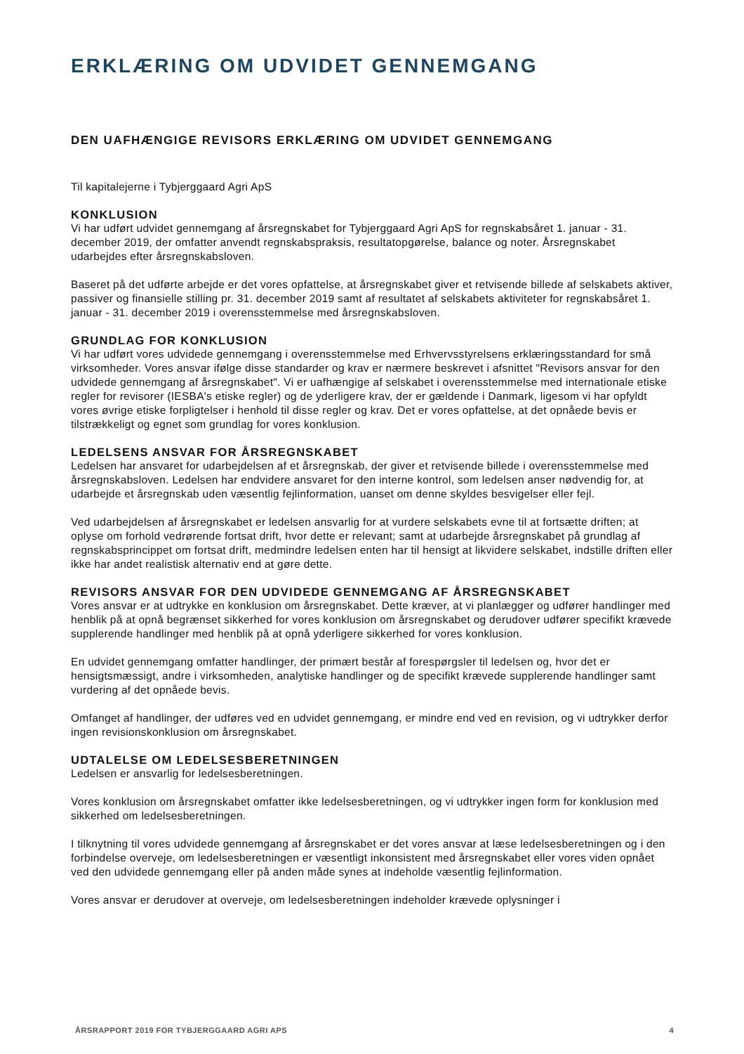ERKLÆRING OM UDVIDET GENNEMGANG
DEN UAFHÆNGIGE REVISORS ERKLÆRING OM UDVIDET GENNEMGANG
Til kapitalejerne i Tybjerggaard Agri ApS
KONKLUSION
Vi har udført udvidet gennemgang af årsregnskabet for Tybjerggaard Agri ApS for regnskabsåret 1. januar - 31. december 2019, der omfatter anvendt regnskabspraksis, resultatopgørelse, balance og noter. Årsregnskabet udarbejdes efter årsregnskabsloven.
Baseret på det udførte arbejde er det vores opfattelse, at årsregnskabet giver et retvisende billede af selskabets aktiver, passiver og finansielle stilling pr. 31. december 2019 samt af resultatet af selskabets aktiviteter for regnskabsåret 1. januar - 31. december 2019 i overensstemmelse med årsregnskabsloven.
GRUNDLAG FOR KONKLUSION
Vi har udført vores udvidede gennemgang i overensstemmelse med Erhvervsstyrelsens erklæringsstandard for små virksomheder. Vores ansvar ifølge disse standarder og krav er nærmere beskrevet i afsnittet "Revisors ansvar for den udvidede gennemgang af årsregnskabet". Vi er uafhængige af selskabet i overensstemmelse med internationale etiske regler for revisorer (IESBA's etiske regler) og de yderligere krav, der er gældende i Danmark, ligesom vi har opfyldt vores øvrige etiske forpligtelser i henhold til disse regler og krav. Det er vores opfattelse, at det opnåede bevis er tilstrækkeligt og egnet som grundlag for vores konklusion.
LEDELSENS ANSVAR FOR ÅRSREGNSKABET
Ledelsen har ansvaret for udarbejdelsen af et årsregnskab, der giver et retvisende billede i overensstemmelse med årsregnskabsloven. Ledelsen har endvidere ansvaret for den interne kontrol, som ledelsen anser nødvendig for, at udarbejde et årsregnskab uden væsentlig fejlinformation, uanset om denne skyldes besvigelser eller fejl.
Ved udarbejdelsen af årsregnskabet er ledelsen ansvarlig for at vurdere selskabets evne til at fortsætte driften; at oplyse om forhold vedrørende fortsat drift, hvor dette er relevant; samt at udarbejde årsregnskabet på grundlag af regnskabsprincippet om fortsat drift, medmindre ledelsen enten har til hensigt at likvidere selskabet, indstille driften eller ikke har andet realistisk alternativ end at gøre dette.
REVISORS ANSVAR FOR DEN UDVIDEDE GENNEMGANG AF ÅRSREGNSKABET
Vores ansvar er at udtrykke en konklusion om årsregnskabet. Dette kræver, at vi planlægger og udfører handlinger med henblik på at opnå begrænset sikkerhed for vores konklusion om årsregnskabet og derudover udfører specifikt krævede supplerende handlinger med henblik på at opnå yderligere sikkerhed for vores konklusion.
En udvidet gennemgang omfatter handlinger, der primært består af forespørgsler til ledelsen og, hvor det er hensigtsmæssigt, andre i virksomheden, analytiske handlinger og de specifikt krævede supplerende handlinger samt vurdering af det opnåede bevis.
Omfanget af handlinger, der udføres ved en udvidet gennemgang, er mindre end ved en revision, og vi udtrykker derfor ingen revisionskonklusion om årsregnskabet.
UDTALELSE OM LEDELSESBERETNINGEN
Ledelsen er ansvarlig for ledelsesberetningen.
Vores konklusion om årsregnskabet omfatter ikke ledelsesberetningen, og vi udtrykker ingen form for konklusion med sikkerhed om ledelsesberetningen.
I tilknytning til vores udvidede gennemgang af årsregnskabet er det vores ansvar at læse ledelsesberetningen og i den forbindelse overveje, om ledelsesberetningen er væsentligt inkonsistent med årsregnskabet eller vores viden opnået ved den udvidede gennemgang eller på anden måde synes at indeholde væsentlig fejlinformation.
Vores ansvar er derudover at overveje, om ledelsesberetningen indeholder krævede oplysninger i
ÅRSRAPPORT 2019 FOR TYBJERGGAARD AGRI APS 4